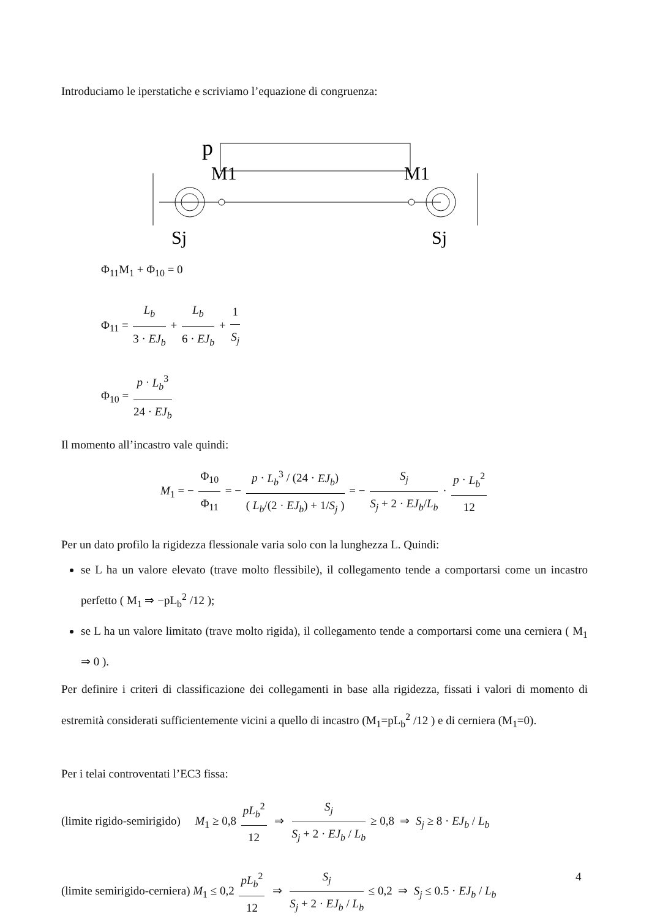Introduciamo le iperstatiche e scriviamo l’equazione di congruenza:
p
M1
M1
Sj
Sj
Φ<sub>11</sub>M<sub>1</sub> + Φ<sub>10</sub> = 0
Φ<sub>11</sub> = L<sub>b</sub> 3 · EJ<sub>b</sub> + L<sub>b</sub> 6 · EJ<sub>b</sub> + 1 S<sub>j</sub>
Φ<sub>10</sub> = p · L<sub>b</sub><sup>3</sup> 24 · EJ<sub>b</sub>
Il momento all’incastro vale quindi:
M<sub>1</sub> = − Φ<sub>10</sub> Φ<sub>11</sub> = − p · L<sub>b</sub><sup>3</sup> / (24 · EJ<sub>b</sub>) ( L<sub>b</sub>/(2 · EJ<sub>b</sub>) + 1/S<sub>j</sub> ) = − S<sub>j</sub> S<sub>j</sub> + 2 · EJ<sub>b</sub>/L<sub>b</sub> · p · L<sub>b</sub><sup>2</sup> 12
Per un dato profilo la rigidezza flessionale varia solo con la lunghezza L. Quindi:
se L ha un valore elevato (trave molto flessibile), il collegamento tende a comportarsi come un incastro perfetto ( M<sub>1</sub> ⇒ −pL<sub>b</sub><sup>2</sup> /12 );
se L ha un valore limitato (trave molto rigida), il collegamento tende a comportarsi come una cerniera ( M<sub>1</sub> ⇒ 0 ).
Per definire i criteri di classificazione dei collegamenti in base alla rigidezza, fissati i valori di momento di estremità considerati sufficientemente vicini a quello di incastro (M<sub>1</sub>=pL<sub>b</sub><sup>2</sup> /12 ) e di cerniera (M<sub>1</sub>=0).
Per i telai controventati l’EC3 fissa:
(limite rigido-semirigido) M<sub>1</sub> ≥ 0,8 pL<sub>b</sub><sup>2</sup> 12 ⇒ S<sub>j</sub> S<sub>j</sub> + 2 · EJ<sub>b</sub> / L<sub>b</sub> ≥ 0,8 ⇒ S<sub>j</sub> ≥ 8 · EJ<sub>b</sub> / L<sub>b</sub>
(limite semirigido-cerniera) M<sub>1</sub> ≤ 0,2 pL<sub>b</sub><sup>2</sup> 12 ⇒ S<sub>j</sub> S<sub>j</sub> + 2 · EJ<sub>b</sub> / L<sub>b</sub> ≤ 0,2 ⇒ S<sub>j</sub> ≤ 0.5 · EJ<sub>b</sub> / L<sub>b</sub>
4